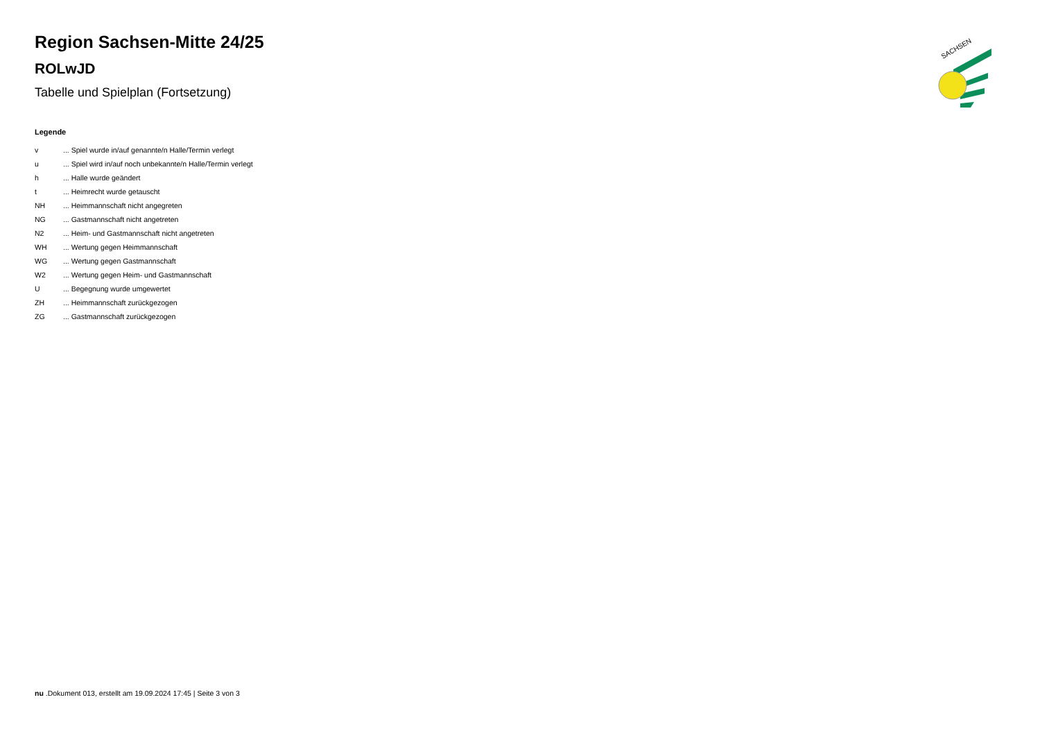SACHSEN
Region Sachsen-Mitte 24/25
ROLwJD
Tabelle und Spielplan (Fortsetzung)
Legende
| v | ... Spiel wurde in/auf genannte/n Halle/Termin verlegt |
| u | ... Spiel wird in/auf noch unbekannte/n Halle/Termin verlegt |
| h | ... Halle wurde geändert |
| t | ... Heimrecht wurde getauscht |
| NH | ... Heimmannschaft nicht angegreten |
| NG | ... Gastmannschaft nicht angetreten |
| N2 | ... Heim- und Gastmannschaft nicht angetreten |
| WH | ... Wertung gegen Heimmannschaft |
| WG | ... Wertung gegen Gastmannschaft |
| W2 | ... Wertung gegen Heim- und Gastmannschaft |
| U | ... Begegnung wurde umgewertet |
| ZH | ... Heimmannschaft zurückgezogen |
| ZG | ... Gastmannschaft zurückgezogen |
nu .Dokument 013, erstellt am 19.09.2024 17:45 | Seite 3 von 3